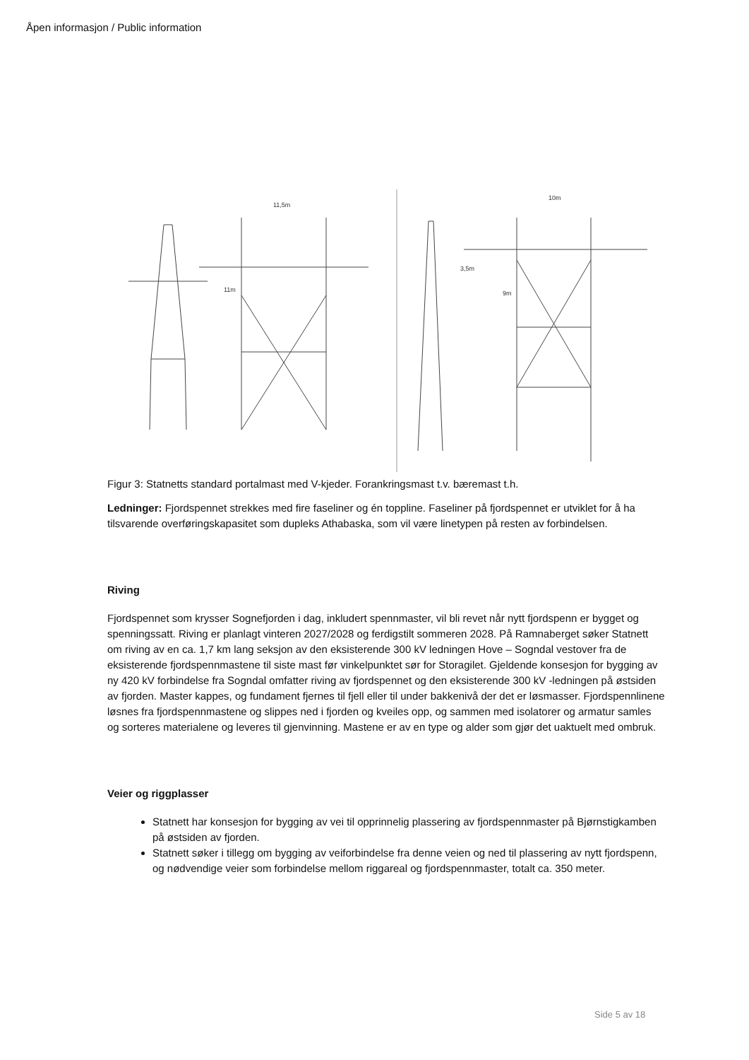Åpen informasjon / Public information
11,5m
11m
10m
9m
3,5m
Figur 3: Statnetts standard portalmast med V-kjeder. Forankringsmast t.v. bæremast t.h.
Ledninger: Fjordspennet strekkes med fire faseliner og én toppline. Faseliner på fjordspennet er utviklet for å ha tilsvarende overføringskapasitet som dupleks Athabaska, som vil være linetypen på resten av forbindelsen.
Riving
Fjordspennet som krysser Sognefjorden i dag, inkludert spennmaster, vil bli revet når nytt fjordspenn er bygget og spenningssatt. Riving er planlagt vinteren 2027/2028 og ferdigstilt sommeren 2028. På Ramnaberget søker Statnett om riving av en ca. 1,7 km lang seksjon av den eksisterende 300 kV ledningen Hove – Sogndal vestover fra de eksisterende fjordspennmastene til siste mast før vinkelpunktet sør for Storagilet. Gjeldende konsesjon for bygging av ny 420 kV forbindelse fra Sogndal omfatter riving av fjordspennet og den eksisterende 300 kV -ledningen på østsiden av fjorden. Master kappes, og fundament fjernes til fjell eller til under bakkenivå der det er løsmasser. Fjordspennlinene løsnes fra fjordspennmastene og slippes ned i fjorden og kveiles opp, og sammen med isolatorer og armatur samles og sorteres materialene og leveres til gjenvinning. Mastene er av en type og alder som gjør det uaktuelt med ombruk.
Veier og riggplasser
Statnett har konsesjon for bygging av vei til opprinnelig plassering av fjordspennmaster på Bjørnstigkamben på østsiden av fjorden.
Statnett søker i tillegg om bygging av veiforbindelse fra denne veien og ned til plassering av nytt fjordspenn, og nødvendige veier som forbindelse mellom riggareal og fjordspennmaster, totalt ca. 350 meter.
Side 5 av 18